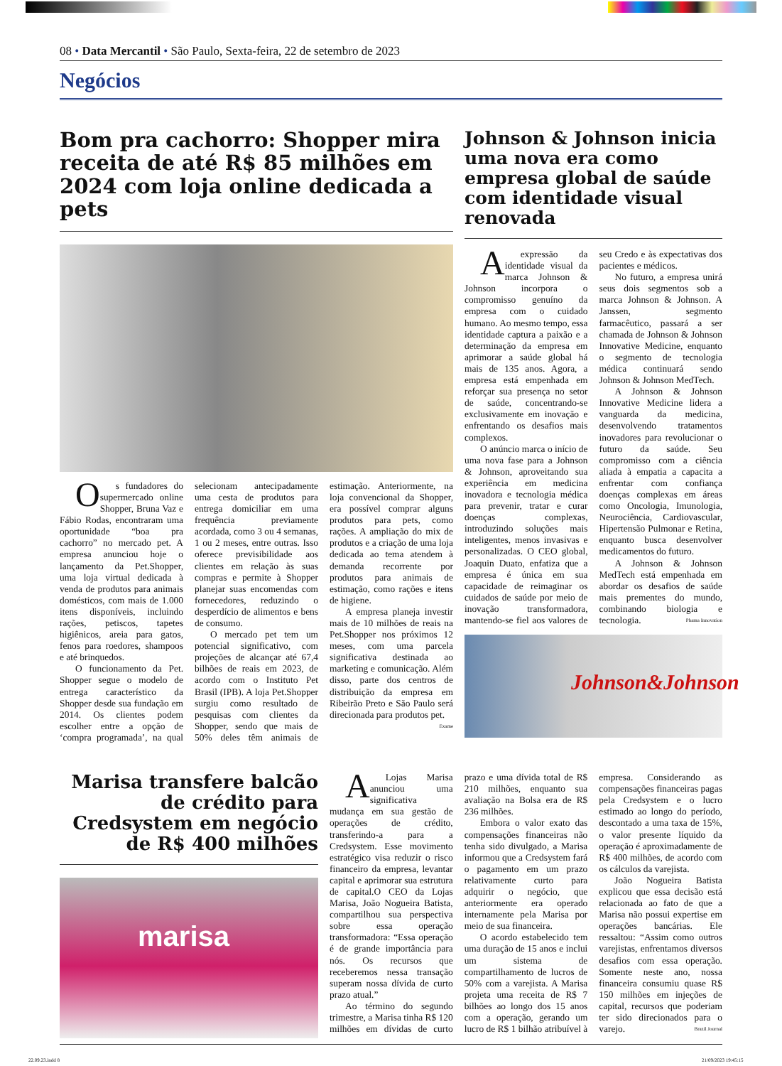08 • Data Mercantil • São Paulo, Sexta-feira, 22 de setembro de 2023
Negócios
Bom pra cachorro: Shopper mira receita de até R$ 85 milhões em 2024 com loja online dedicada a pets
Os fundadores do supermercado online Shopper, Bruna Vaz e Fábio Rodas, encontraram uma oportunidade “boa pra cachorro” no mercado pet. A empresa anunciou hoje o lançamento da Pet.Shopper, uma loja virtual dedicada à venda de produtos para animais domésticos, com mais de 1.000 itens disponíveis, incluindo rações, petiscos, tapetes higiênicos, areia para gatos, fenos para roedores, shampoos e até brinquedos.
O funcionamento da Pet. Shopper segue o modelo de entrega característico da Shopper desde sua fundação em 2014. Os clientes podem escolher entre a opção de ‘compra programada’, na qual selecionam antecipadamente uma cesta de produtos para entrega domiciliar em uma frequência previamente acordada, como 3 ou 4 semanas, 1 ou 2 meses, entre outras. Isso oferece previsibilidade aos clientes em relação às suas compras e permite à Shopper planejar suas encomendas com fornecedores, reduzindo o desperdício de alimentos e bens de consumo.
O mercado pet tem um potencial significativo, com projeções de alcançar até 67,4 bilhões de reais em 2023, de acordo com o Instituto Pet Brasil (IPB). A loja Pet.Shopper surgiu como resultado de pesquisas com clientes da Shopper, sendo que mais de 50% deles têm animais de estimação. Anteriormente, na loja convencional da Shopper, era possível comprar alguns produtos para pets, como rações. A ampliação do mix de produtos e a criação de uma loja dedicada ao tema atendem à demanda recorrente por produtos para animais de estimação, como rações e itens de higiene.
A empresa planeja investir mais de 10 milhões de reais na Pet.Shopper nos próximos 12 meses, com uma parcela significativa destinada ao marketing e comunicação. Além disso, parte dos centros de distribuição da empresa em Ribeirão Preto e São Paulo será direcionada para produtos pet. Exame
Johnson & Johnson inicia uma nova era como empresa global de saúde com identidade visual renovada
A expressão da identidade visual da marca Johnson & Johnson incorpora o compromisso genuíno da empresa com o cuidado humano. Ao mesmo tempo, essa identidade captura a paixão e a determinação da empresa em aprimorar a saúde global há mais de 135 anos. Agora, a empresa está empenhada em reforçar sua presença no setor de saúde, concentrando-se exclusivamente em inovação e enfrentando os desafios mais complexos.
O anúncio marca o início de uma nova fase para a Johnson & Johnson, aproveitando sua experiência em medicina inovadora e tecnologia médica para prevenir, tratar e curar doenças complexas, introduzindo soluções mais inteligentes, menos invasivas e personalizadas. O CEO global, Joaquin Duato, enfatiza que a empresa é única em sua capacidade de reimaginar os cuidados de saúde por meio de inovação transformadora, mantendo-se fiel aos valores de seu Credo e às expectativas dos pacientes e médicos.
No futuro, a empresa unirá seus dois segmentos sob a marca Johnson & Johnson. A Janssen, segmento farmacêutico, passará a ser chamada de Johnson & Johnson Innovative Medicine, enquanto o segmento de tecnologia médica continuará sendo Johnson & Johnson MedTech.
A Johnson & Johnson Innovative Medicine lidera a vanguarda da medicina, desenvolvendo tratamentos inovadores para revolucionar o futuro da saúde. Seu compromisso com a ciência aliada à empatia a capacita a enfrentar com confiança doenças complexas em áreas como Oncologia, Imunologia, Neurociência, Cardiovascular, Hipertensão Pulmonar e Retina, enquanto busca desenvolver medicamentos do futuro.
A Johnson & Johnson MedTech está empenhada em abordar os desafios de saúde mais prementes do mundo, combinando biologia e tecnologia. Phama Innovation
Johnson&Johnson
Marisa transfere balcão de crédito para Credsystem em negócio de R$ 400 milhões
marisa
A Lojas Marisa anunciou uma significativa mudança em sua gestão de operações de crédito, transferindo-a para a Credsystem. Esse movimento estratégico visa reduzir o risco financeiro da empresa, levantar capital e aprimorar sua estrutura de capital.O CEO da Lojas Marisa, João Nogueira Batista, compartilhou sua perspectiva sobre essa operação transformadora: “Essa operação é de grande importância para nós. Os recursos que receberemos nessa transação superam nossa dívida de curto prazo atual.”
Ao término do segundo trimestre, a Marisa tinha R$ 120 milhões em dívidas de curto prazo e uma dívida total de R$ 210 milhões, enquanto sua avaliação na Bolsa era de R$ 236 milhões.
Embora o valor exato das compensações financeiras não tenha sido divulgado, a Marisa informou que a Credsystem fará o pagamento em um prazo relativamente curto para adquirir o negócio, que anteriormente era operado internamente pela Marisa por meio de sua financeira.
O acordo estabelecido tem uma duração de 15 anos e inclui um sistema de compartilhamento de lucros de 50% com a varejista. A Marisa projeta uma receita de R$ 7 bilhões ao longo dos 15 anos com a operação, gerando um lucro de R$ 1 bilhão atribuível à empresa. Considerando as compensações financeiras pagas pela Credsystem e o lucro estimado ao longo do período, descontado a uma taxa de 15%, o valor presente líquido da operação é aproximadamente de R$ 400 milhões, de acordo com os cálculos da varejista.
João Nogueira Batista explicou que essa decisão está relacionada ao fato de que a Marisa não possui expertise em operações bancárias. Ele ressaltou: “Assim como outros varejistas, enfrentamos diversos desafios com essa operação. Somente neste ano, nossa financeira consumiu quase R$ 150 milhões em injeções de capital, recursos que poderiam ter sido direcionados para o varejo. Brazil Journal
22.09.23.indd 8 21/09/2023 19:45:15